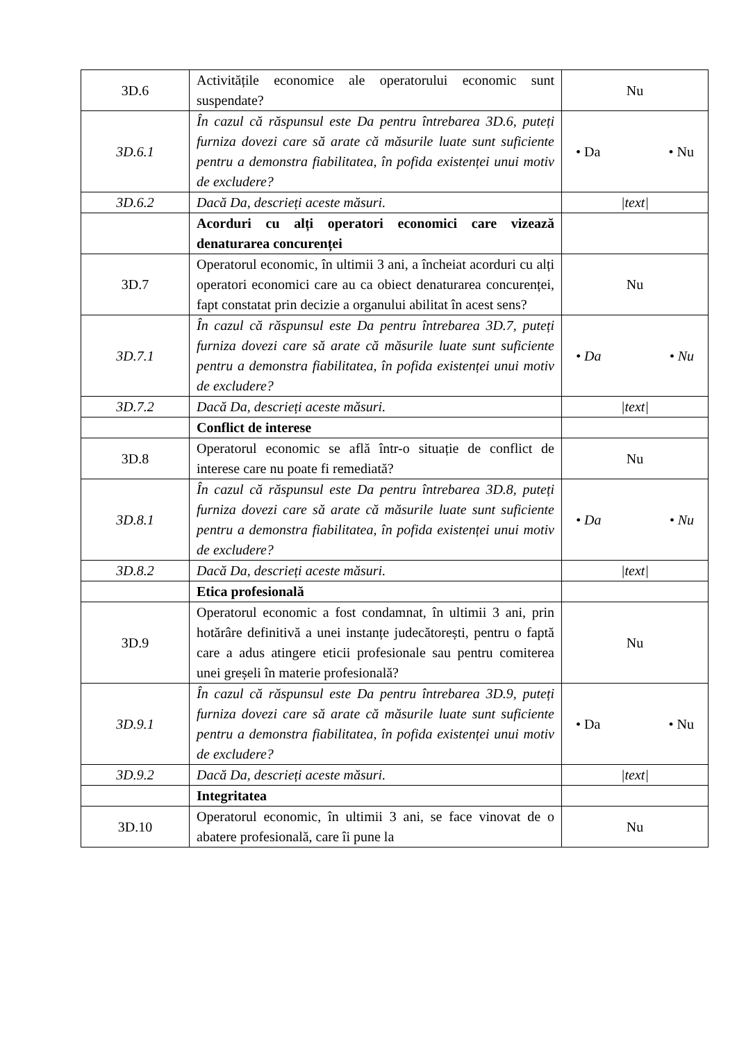| 3D.6 | Activitățile economice ale operatorului economic sunt suspendate? | Nu |
| 3D.6.1 | În cazul că răspunsul este Da pentru întrebarea 3D.6, puteți furniza dovezi care să arate că măsurile luate sunt suficiente pentru a demonstra fiabilitatea, în pofida existenței unui motiv de excludere? | • Da • Nu |
| 3D.6.2 | Dacă Da, descrieți aceste măsuri. | /text/ |
| | Acorduri cu alți operatori economici care vizează denaturarea concurenței | |
| 3D.7 | Operatorul economic, în ultimii 3 ani, a încheiat acorduri cu alți operatori economici care au ca obiect denaturarea concurenței, fapt constatat prin decizie a organului abilitat în acest sens? | Nu |
| 3D.7.1 | În cazul că răspunsul este Da pentru întrebarea 3D.7, puteți furniza dovezi care să arate că măsurile luate sunt suficiente pentru a demonstra fiabilitatea, în pofida existenței unui motiv de excludere? | • Da • Nu |
| 3D.7.2 | Dacă Da, descrieți aceste măsuri. | /text/ |
| | Conflict de interese | |
| 3D.8 | Operatorul economic se află într-o situație de conflict de interese care nu poate fi remediată? | Nu |
| 3D.8.1 | În cazul că răspunsul este Da pentru întrebarea 3D.8, puteți furniza dovezi care să arate că măsurile luate sunt suficiente pentru a demonstra fiabilitatea, în pofida existenței unui motiv de excludere? | • Da • Nu |
| 3D.8.2 | Dacă Da, descrieți aceste măsuri. | /text/ |
| | Etica profesională | |
| 3D.9 | Operatorul economic a fost condamnat, în ultimii 3 ani, prin hotărâre definitivă a unei instanțe judecătorești, pentru o faptă care a adus atingere eticii profesionale sau pentru comiterea unei greșeli în materie profesională? | Nu |
| 3D.9.1 | În cazul că răspunsul este Da pentru întrebarea 3D.9, puteți furniza dovezi care să arate că măsurile luate sunt suficiente pentru a demonstra fiabilitatea, în pofida existenței unui motiv de excludere? | • Da • Nu |
| 3D.9.2 | Dacă Da, descrieți aceste măsuri. | /text/ |
| | Integritatea | |
| 3D.10 | Operatorul economic, în ultimii 3 ani, se face vinovat de o abatere profesională, care îi pune la | Nu |